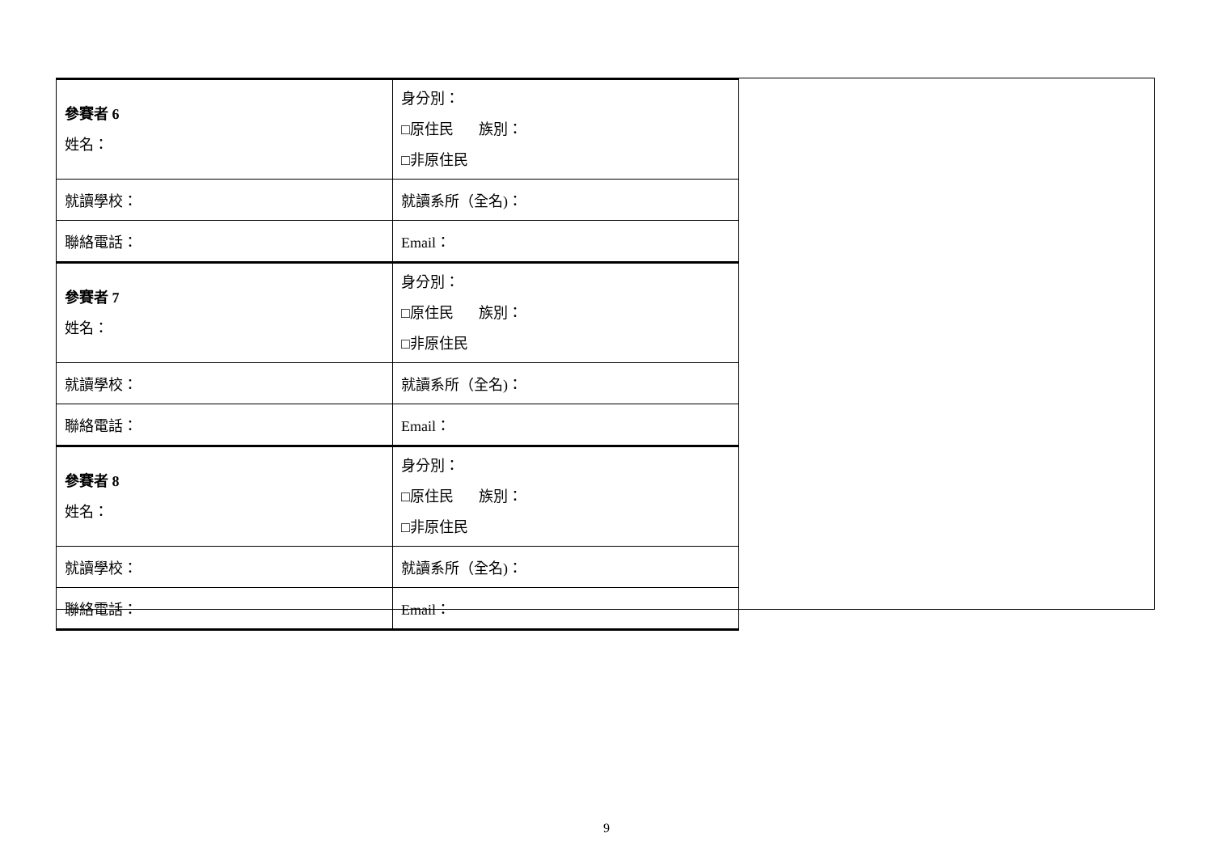| 參賽者 6 姓名： | 身分別： □原住民 族別： □非原住民 |
| 就讀學校： | 就讀系所（全名)： |
| 聯絡電話： | Email： |
| 參賽者 7 姓名： | 身分別： □原住民 族別： □非原住民 |
| 就讀學校： | 就讀系所（全名)： |
| 聯絡電話： | Email： |
| 參賽者 8 姓名： | 身分別： □原住民 族別： □非原住民 |
| 就讀學校： | 就讀系所（全名)： |
| 聯絡電話： | Email： |
9